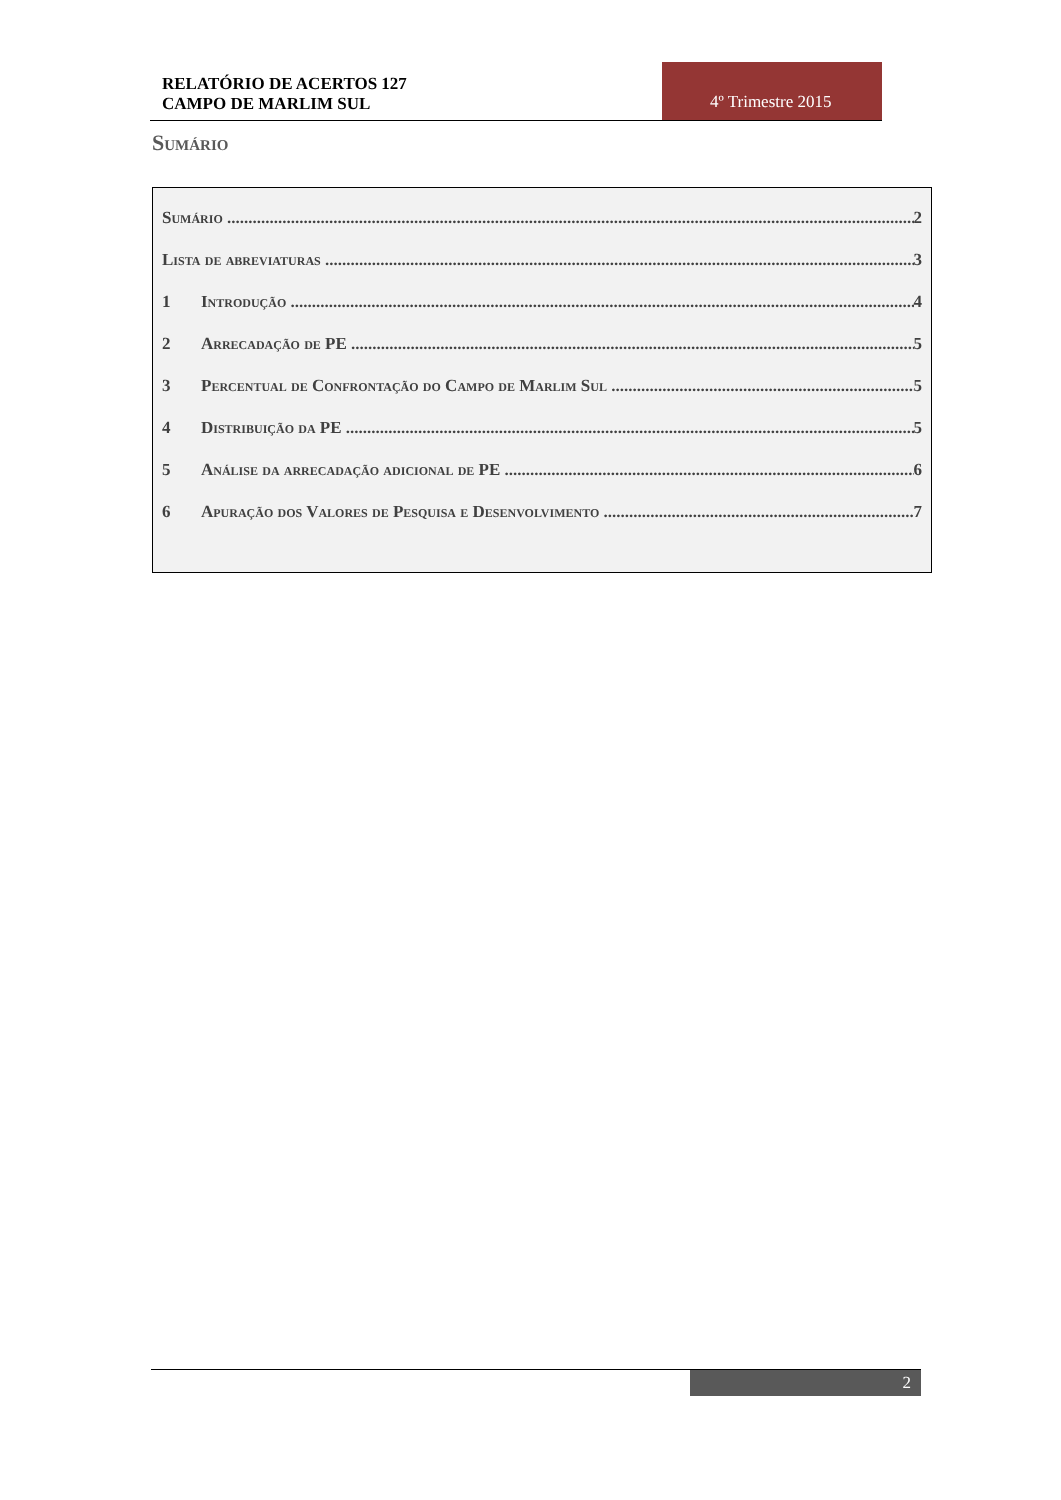RELATÓRIO DE ACERTOS 127
CAMPO DE MARLIM SUL
4º Trimestre 2015
Sumário
Sumário 2
Lista de abreviaturas 3
1 Introdução 4
2 Arrecadação de PE 5
3 Percentual de Confrontação do Campo de Marlim Sul 5
4 Distribuição da PE 5
5 Análise da arrecadação adicional de PE 6
6 Apuração dos Valores de Pesquisa e Desenvolvimento 7
2